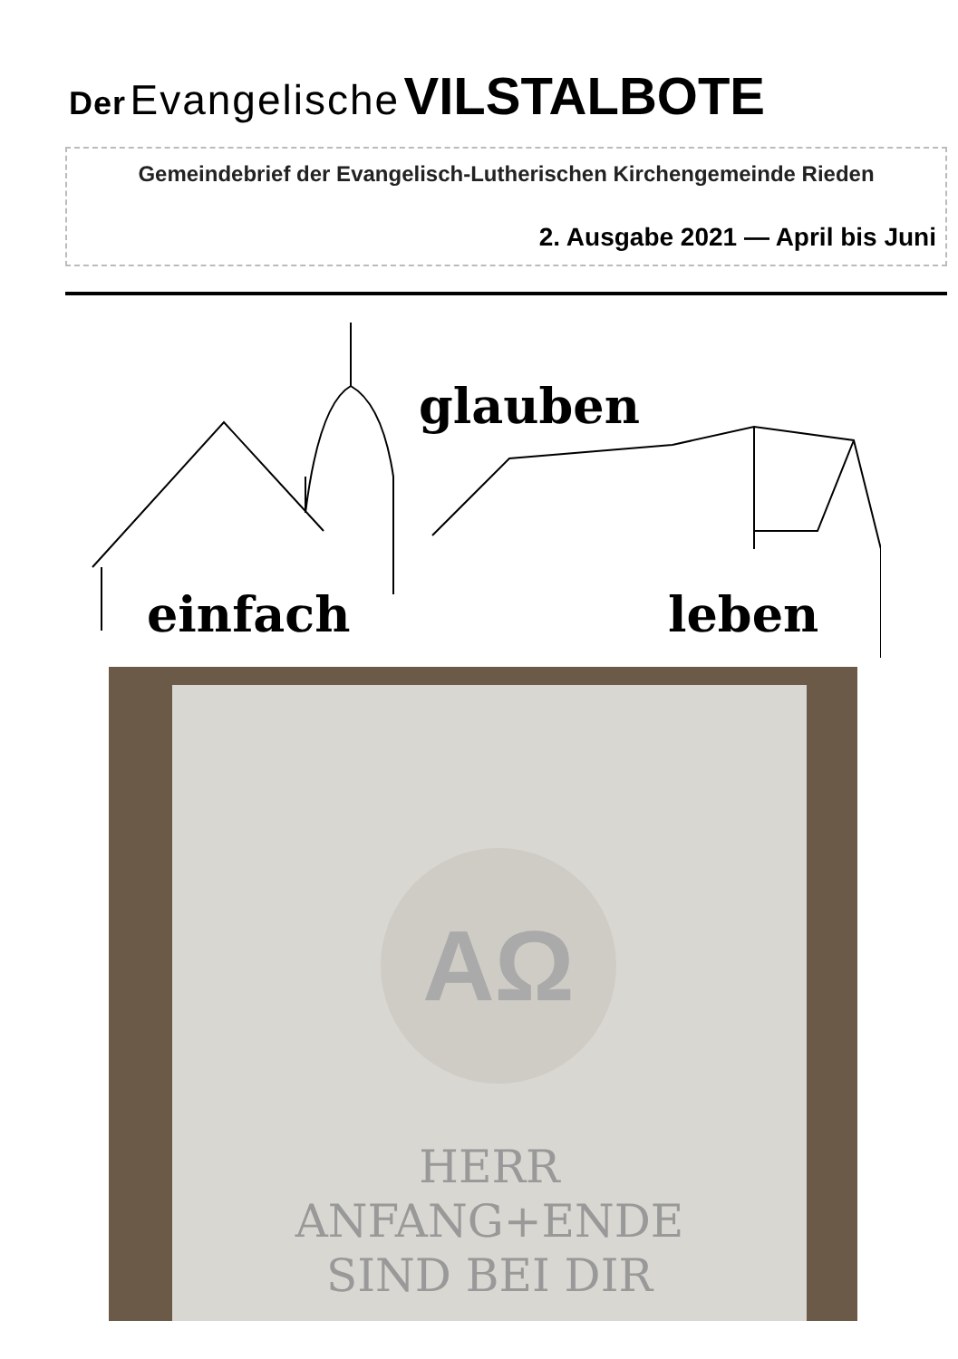Der Evangelische VILSTALBOTE
Gemeindebrief der Evangelisch-Lutherischen Kirchengemeinde Rieden
2. Ausgabe 2021 — April bis Juni
glauben
einfach leben
AΩ
HERR
ANFANG+ENDE
SIND BEI DIR